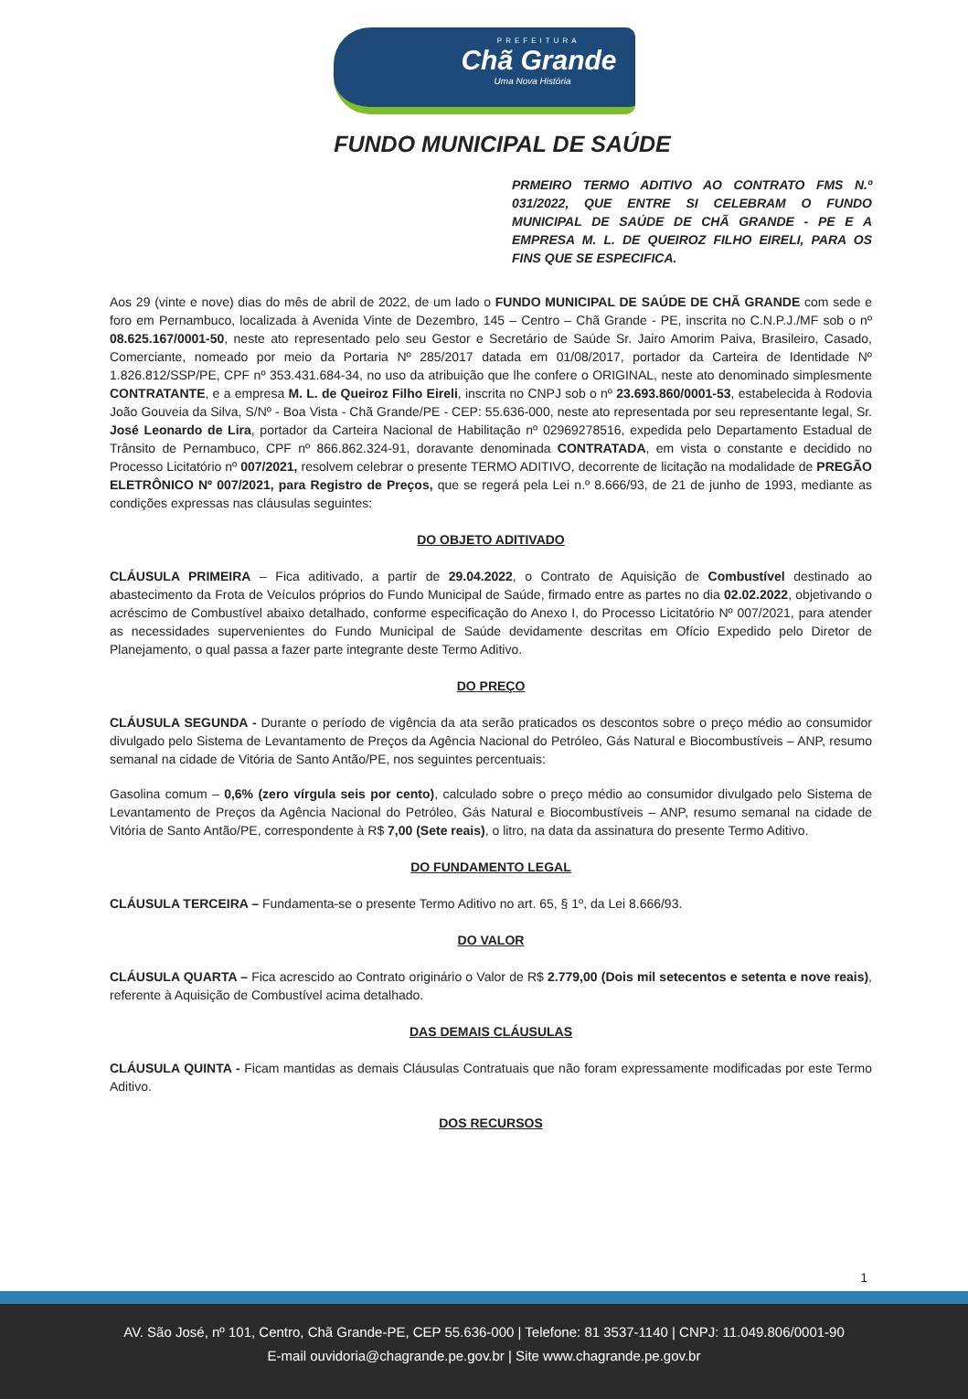PREFEITURA
Chã Grande
Uma Nova História
FUNDO MUNICIPAL DE SAÚDE
PRMEIRO TERMO ADITIVO AO CONTRATO FMS N.º 031/2022, QUE ENTRE SI CELEBRAM O FUNDO MUNICIPAL DE SAÚDE DE CHÃ GRANDE - PE E A EMPRESA M. L. DE QUEIROZ FILHO EIRELI, PARA OS FINS QUE SE ESPECIFICA.
Aos 29 (vinte e nove) dias do mês de abril de 2022, de um lado o FUNDO MUNICIPAL DE SAÚDE DE CHÃ GRANDE com sede e foro em Pernambuco, localizada à Avenida Vinte de Dezembro, 145 – Centro – Chã Grande - PE, inscrita no C.N.P.J./MF sob o nº 08.625.167/0001-50, neste ato representado pelo seu Gestor e Secretário de Saúde Sr. Jairo Amorim Paiva, Brasileiro, Casado, Comerciante, nomeado por meio da Portaria Nº 285/2017 datada em 01/08/2017, portador da Carteira de Identidade Nº 1.826.812/SSP/PE, CPF nº 353.431.684-34, no uso da atribuição que lhe confere o ORIGINAL, neste ato denominado simplesmente CONTRATANTE, e a empresa M. L. de Queiroz Filho Eireli, inscrita no CNPJ sob o nº 23.693.860/0001-53, estabelecida à Rodovia João Gouveia da Silva, S/Nº - Boa Vista - Chã Grande/PE - CEP: 55.636-000, neste ato representada por seu representante legal, Sr. José Leonardo de Lira, portador da Carteira Nacional de Habilitação nº 02969278516, expedida pelo Departamento Estadual de Trânsito de Pernambuco, CPF nº 866.862.324-91, doravante denominada CONTRATADA, em vista o constante e decidido no Processo Licitatório nº 007/2021, resolvem celebrar o presente TERMO ADITIVO, decorrente de licitação na modalidade de PREGÃO ELETRÔNICO Nº 007/2021, para Registro de Preços, que se regerá pela Lei n.º 8.666/93, de 21 de junho de 1993, mediante as condições expressas nas cláusulas seguintes:
DO OBJETO ADITIVADO
CLÁUSULA PRIMEIRA – Fica aditivado, a partir de 29.04.2022, o Contrato de Aquisição de Combustível destinado ao abastecimento da Frota de Veículos próprios do Fundo Municipal de Saúde, firmado entre as partes no dia 02.02.2022, objetivando o acréscimo de Combustível abaixo detalhado, conforme especificação do Anexo I, do Processo Licitatório Nº 007/2021, para atender as necessidades supervenientes do Fundo Municipal de Saúde devidamente descritas em Ofício Expedido pelo Diretor de Planejamento, o qual passa a fazer parte integrante deste Termo Aditivo.
DO PREÇO
CLÁUSULA SEGUNDA - Durante o período de vigência da ata serão praticados os descontos sobre o preço médio ao consumidor divulgado pelo Sistema de Levantamento de Preços da Agência Nacional do Petróleo, Gás Natural e Biocombustíveis – ANP, resumo semanal na cidade de Vitória de Santo Antão/PE, nos seguintes percentuais:
Gasolina comum – 0,6% (zero vírgula seis por cento), calculado sobre o preço médio ao consumidor divulgado pelo Sistema de Levantamento de Preços da Agência Nacional do Petróleo, Gás Natural e Biocombustíveis – ANP, resumo semanal na cidade de Vitória de Santo Antão/PE, correspondente à R$ 7,00 (Sete reais), o litro, na data da assinatura do presente Termo Aditivo.
DO FUNDAMENTO LEGAL
CLÁUSULA TERCEIRA – Fundamenta-se o presente Termo Aditivo no art. 65, § 1º, da Lei 8.666/93.
DO VALOR
CLÁUSULA QUARTA – Fica acrescido ao Contrato originário o Valor de R$ 2.779,00 (Dois mil setecentos e setenta e nove reais), referente à Aquisição de Combustível acima detalhado.
DAS DEMAIS CLÁUSULAS
CLÁUSULA QUINTA - Ficam mantidas as demais Cláusulas Contratuais que não foram expressamente modificadas por este Termo Aditivo.
DOS RECURSOS
1
AV. São José, nº 101, Centro, Chã Grande-PE, CEP 55.636-000 | Telefone: 81 3537-1140 | CNPJ: 11.049.806/0001-90
E-mail ouvidoria@chagrande.pe.gov.br | Site www.chagrande.pe.gov.br